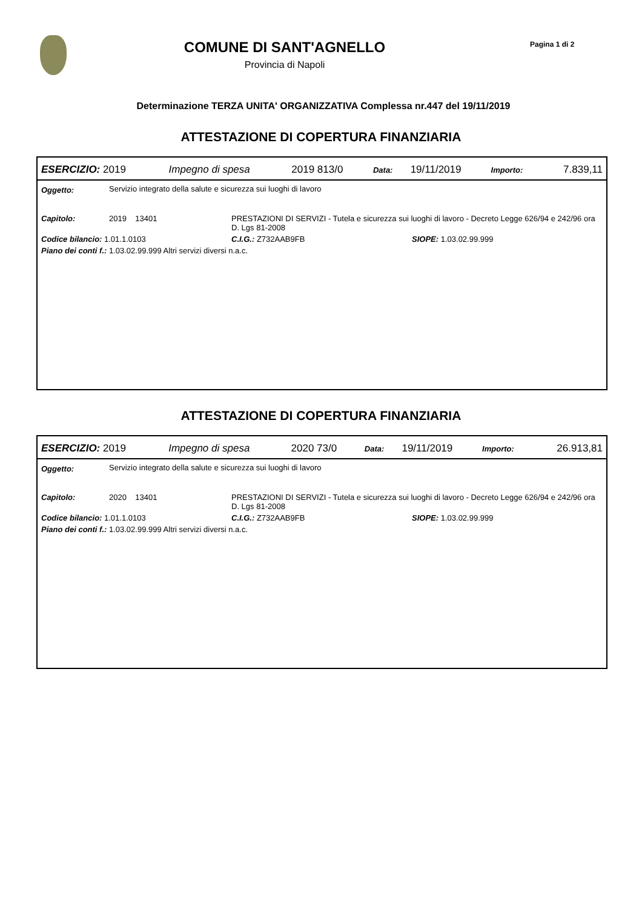COMUNE DI SANT'AGNELLO
Provincia di Napoli
Pagina 1 di 2
Determinazione TERZA UNITA' ORGANIZZATIVA Complessa nr.447 del 19/11/2019
ATTESTAZIONE DI COPERTURA FINANZIARIA
| ESERCIZIO: 2019 | Impegno di spesa | 2019 813/0 | Data: | 19/11/2019 | Importo: | 7.839,11 |
| Oggetto: | Servizio integrato della salute e sicurezza sui luoghi di lavoro | | |
| Capitolo: | 2019 13401 | PRESTAZIONI DI SERVIZI - Tutela e sicurezza sui luoghi di lavoro - Decreto Legge 626/94 e 242/96 ora D. Lgs 81-2008 | |
| Codice bilancio: 1.01.1.0103 | | C.I.G.: Z732AAB9FB | SIOPE: 1.03.02.99.999 |
| Piano dei conti f.: 1.03.02.99.999 Altri servizi diversi n.a.c. | | | |
ATTESTAZIONE DI COPERTURA FINANZIARIA
| ESERCIZIO: 2019 | Impegno di spesa | 2020 73/0 | Data: | 19/11/2019 | Importo: | 26.913,81 |
| Oggetto: | Servizio integrato della salute e sicurezza sui luoghi di lavoro | | |
| Capitolo: | 2020 13401 | PRESTAZIONI DI SERVIZI - Tutela e sicurezza sui luoghi di lavoro - Decreto Legge 626/94 e 242/96 ora D. Lgs 81-2008 | |
| Codice bilancio: 1.01.1.0103 | | C.I.G.: Z732AAB9FB | SIOPE: 1.03.02.99.999 |
| Piano dei conti f.: 1.03.02.99.999 Altri servizi diversi n.a.c. | | | |